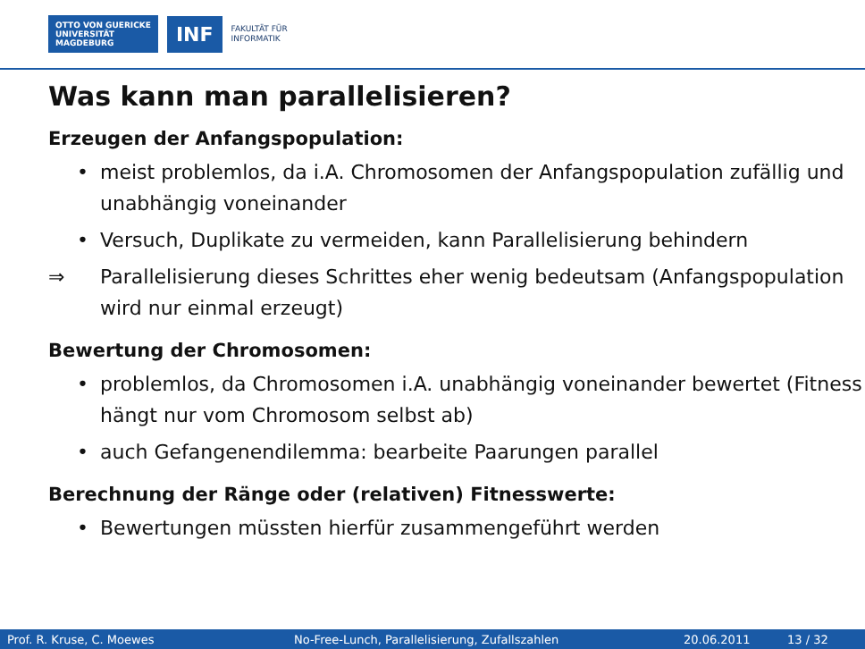OTTO VON GUERICKE
UNIVERSITÄT
MAGDEBURG
INF
FAKULTÄT FÜR
INFORMATIK
Was kann man parallelisieren?
Erzeugen der Anfangspopulation:
• meist problemlos, da i.A. Chromosomen der Anfangspopulation zufällig und unabhängig voneinander
• Versuch, Duplikate zu vermeiden, kann Parallelisierung behindern
⇒ Parallelisierung dieses Schrittes eher wenig bedeutsam (Anfangspopulation wird nur einmal erzeugt)
Bewertung der Chromosomen:
• problemlos, da Chromosomen i.A. unabhängig voneinander bewertet (Fitness hängt nur vom Chromosom selbst ab)
• auch Gefangenendilemma: bearbeite Paarungen parallel
Berechnung der Ränge oder (relativen) Fitnesswerte:
• Bewertungen müssten hierfür zusammengeführt werden
Prof. R. Kruse, C. Moewes No-Free-Lunch, Parallelisierung, Zufallszahlen 20.06.2011 13 / 32